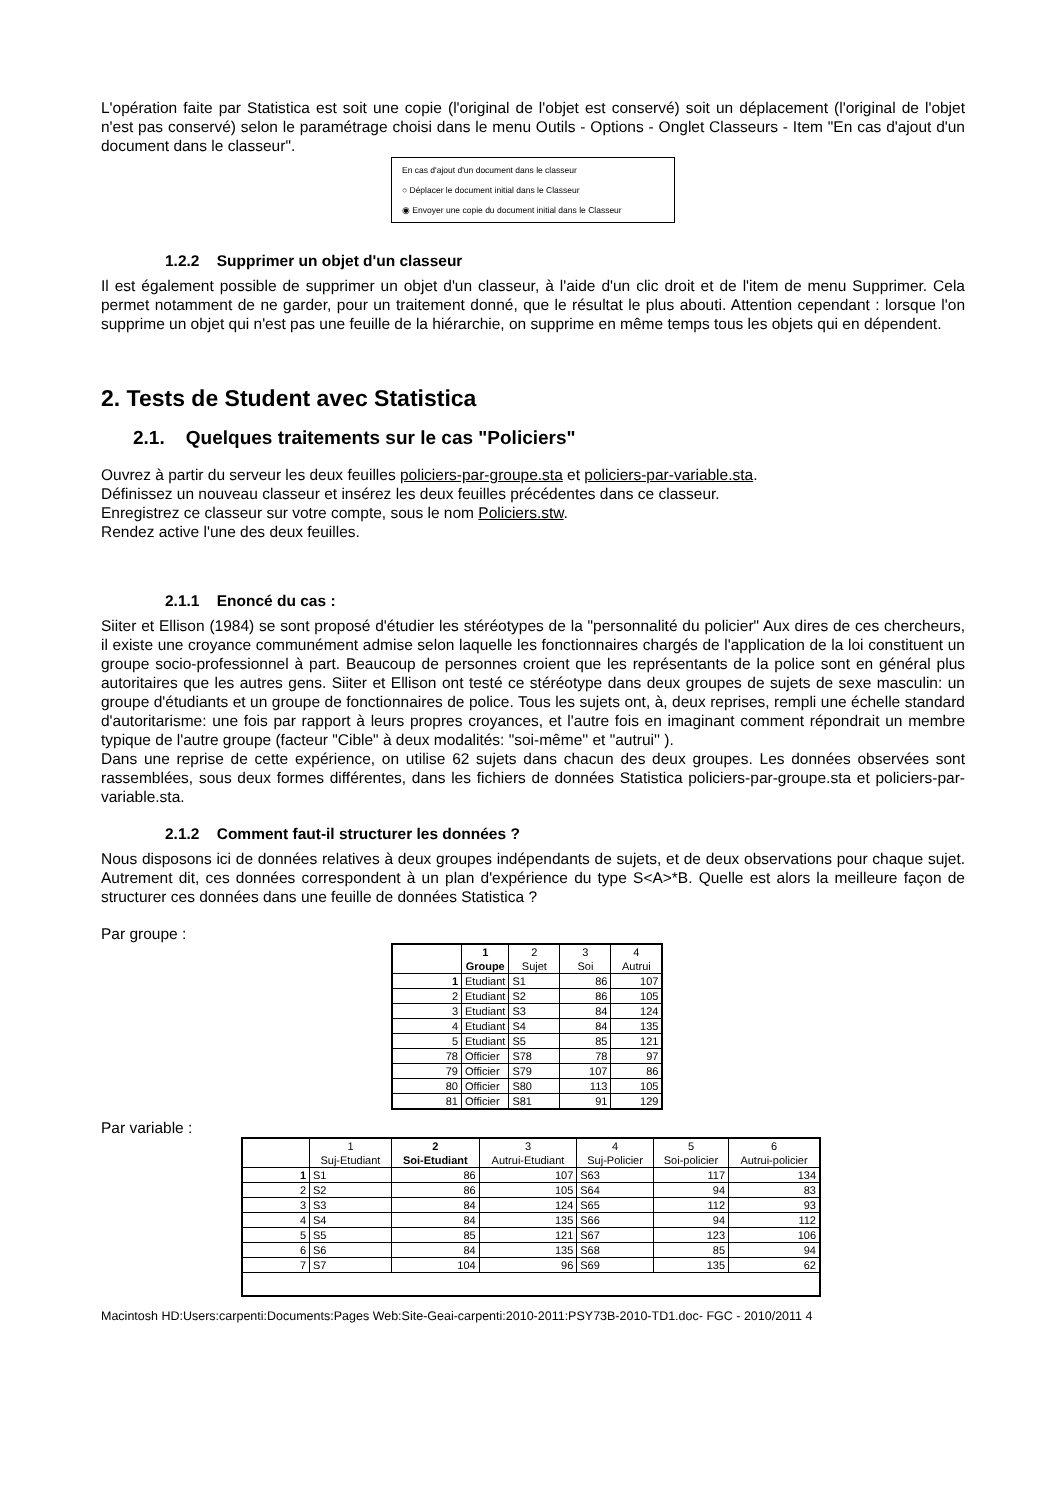L'opération faite par Statistica est soit une copie (l'original de l'objet est conservé) soit un déplacement (l'original de l'objet n'est pas conservé) selon le paramétrage choisi dans le menu Outils - Options - Onglet Classeurs - Item "En cas d'ajout d'un document dans le classeur".
En cas d'ajout d'un document dans le classeur
○ Déplacer le document initial dans le Classeur
◉ Envoyer une copie du document initial dans le Classeur
1.2.2 Supprimer un objet d'un classeur
Il est également possible de supprimer un objet d'un classeur, à l'aide d'un clic droit et de l'item de menu Supprimer. Cela permet notamment de ne garder, pour un traitement donné, que le résultat le plus abouti. Attention cependant : lorsque l'on supprime un objet qui n'est pas une feuille de la hiérarchie, on supprime en même temps tous les objets qui en dépendent.
2. Tests de Student avec Statistica
2.1. Quelques traitements sur le cas "Policiers"
Ouvrez à partir du serveur les deux feuilles policiers-par-groupe.sta et policiers-par-variable.sta.
Définissez un nouveau classeur et insérez les deux feuilles précédentes dans ce classeur.
Enregistrez ce classeur sur votre compte, sous le nom Policiers.stw.
Rendez active l'une des deux feuilles.
2.1.1 Enoncé du cas :
Siiter et Ellison (1984) se sont proposé d'étudier les stéréotypes de la "personnalité du policier" Aux dires de ces chercheurs, il existe une croyance communément admise selon laquelle les fonctionnaires chargés de l'application de la loi constituent un groupe socio-professionnel à part. Beaucoup de personnes croient que les représentants de la police sont en général plus autoritaires que les autres gens. Siiter et Ellison ont testé ce stéréotype dans deux groupes de sujets de sexe masculin: un groupe d'étudiants et un groupe de fonctionnaires de police. Tous les sujets ont, à, deux reprises, rempli une échelle standard d'autoritarisme: une fois par rapport à leurs propres croyances, et l'autre fois en imaginant comment répondrait un membre typique de l'autre groupe (facteur "Cible" à deux modalités: "soi-même'' et "autrui'' ).
Dans une reprise de cette expérience, on utilise 62 sujets dans chacun des deux groupes. Les données observées sont rassemblées, sous deux formes différentes, dans les fichiers de données Statistica policiers-par-groupe.sta et policiers-par-variable.sta.
2.1.2 Comment faut-il structurer les données ?
Nous disposons ici de données relatives à deux groupes indépendants de sujets, et de deux observations pour chaque sujet. Autrement dit, ces données correspondent à un plan d'expérience du type S<A>*B. Quelle est alors la meilleure façon de structurer ces données dans une feuille de données Statistica ?
Par groupe :
| | 1 Groupe | 2 Sujet | 3 Soi | 4 Autrui |
| --- | --- | --- | --- | --- |
| 1 | Etudiant | S1 | 86 | 107 |
| 2 | Etudiant | S2 | 86 | 105 |
| 3 | Etudiant | S3 | 84 | 124 |
| 4 | Etudiant | S4 | 84 | 135 |
| 5 | Etudiant | S5 | 85 | 121 |
| 78 | Officier | S78 | 78 | 97 |
| 79 | Officier | S79 | 107 | 86 |
| 80 | Officier | S80 | 113 | 105 |
| 81 | Officier | S81 | 91 | 129 |
Par variable :
| | 1 Suj-Etudiant | 2 Soi-Etudiant | 3 Autrui-Etudiant | 4 Suj-Policier | 5 Soi-policier | 6 Autrui-policier |
| --- | --- | --- | --- | --- | --- | --- |
| 1 | S1 | 86 | 107 | S63 | 117 | 134 |
| 2 | S2 | 86 | 105 | S64 | 94 | 83 |
| 3 | S3 | 84 | 124 | S65 | 112 | 93 |
| 4 | S4 | 84 | 135 | S66 | 94 | 112 |
| 5 | S5 | 85 | 121 | S67 | 123 | 106 |
| 6 | S6 | 84 | 135 | S68 | 85 | 94 |
| 7 | S7 | 104 | 96 | S69 | 135 | 62 |
Macintosh HD:Users:carpenti:Documents:Pages Web:Site-Geai-carpenti:2010-2011:PSY73B-2010-TD1.doc- FGC - 2010/2011 4